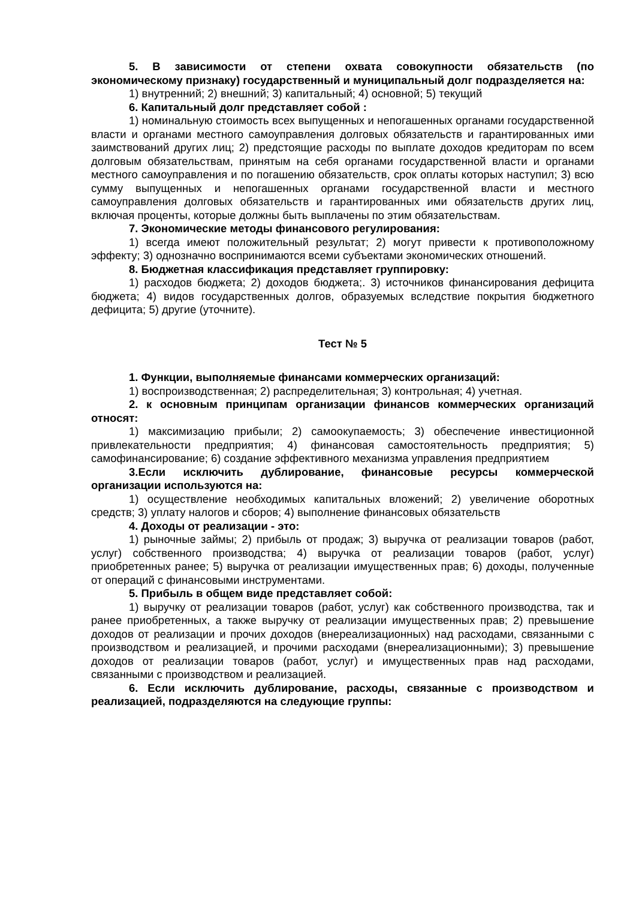5. В зависимости от степени охвата совокупности обязательств (по экономическому признаку) государственный и муниципальный долг подразделяется на:
1) внутренний; 2) внешний; 3) капитальный; 4) основной; 5) текущий
6. Капитальный долг представляет собой :
1) номинальную стоимость всех выпущенных и непогашенных органами государственной власти и органами местного самоуправления долговых обязательств и гарантированных ими заимствований других лиц; 2) предстоящие расходы по выплате доходов кредиторам по всем долговым обязательствам, принятым на себя органами государственной власти и органами местного самоуправления и по погашению обязательств, срок оплаты которых наступил; 3) всю сумму выпущенных и непогашенных органами государственной власти и местного самоуправления долговых обязательств и гарантированных ими обязательств других лиц, включая проценты, которые должны быть выплачены по этим обязательствам.
7. Экономические методы финансового регулирования:
1) всегда имеют положительный результат; 2) могут привести к противоположному эффекту; 3) однозначно воспринимаются всеми субъектами экономических отношений.
8. Бюджетная классификация представляет группировку:
1) расходов бюджета; 2) доходов бюджета;. 3) источников финансирования дефицита бюджета; 4) видов государственных долгов, образуемых вследствие покрытия бюджетного дефицита; 5) другие (уточните).
Тест № 5
1. Функции, выполняемые финансами коммерческих организаций:
1) воспроизводственная; 2) распределительная; 3) контрольная; 4) учетная.
2. к основным принципам организации финансов коммерческих организаций относят:
1) максимизацию прибыли; 2) самоокупаемость; 3) обеспечение инвестиционной привлекательности предприятия; 4) финансовая самостоятельность предприятия; 5) самофинансирование; 6) создание эффективного механизма управления предприятием
3.Если исключить дублирование, финансовые ресурсы коммерческой организации используются на:
1) осуществление необходимых капитальных вложений; 2) увеличение оборотных средств; 3) уплату налогов и сборов; 4) выполнение финансовых обязательств
4. Доходы от реализации - это:
1) рыночные займы; 2) прибыль от продаж; 3) выручка от реализации товаров (работ, услуг) собственного производства; 4) выручка от реализации товаров (работ, услуг) приобретенных ранее; 5) выручка от реализации имущественных прав; 6) доходы, полученные от операций с финансовыми инструментами.
5. Прибыль в общем виде представляет собой:
1) выручку от реализации товаров (работ, услуг) как собственного производства, так и ранее приобретенных, а также выручку от реализации имущественных прав; 2) превышение доходов от реализации и прочих доходов (внереализационных) над расходами, связанными с производством и реализацией, и прочими расходами (внереализационными); 3) превышение доходов от реализации товаров (работ, услуг) и имущественных прав над расходами, связанными с производством и реализацией.
6. Если исключить дублирование, расходы, связанные с производством и реализацией, подразделяются на следующие группы: